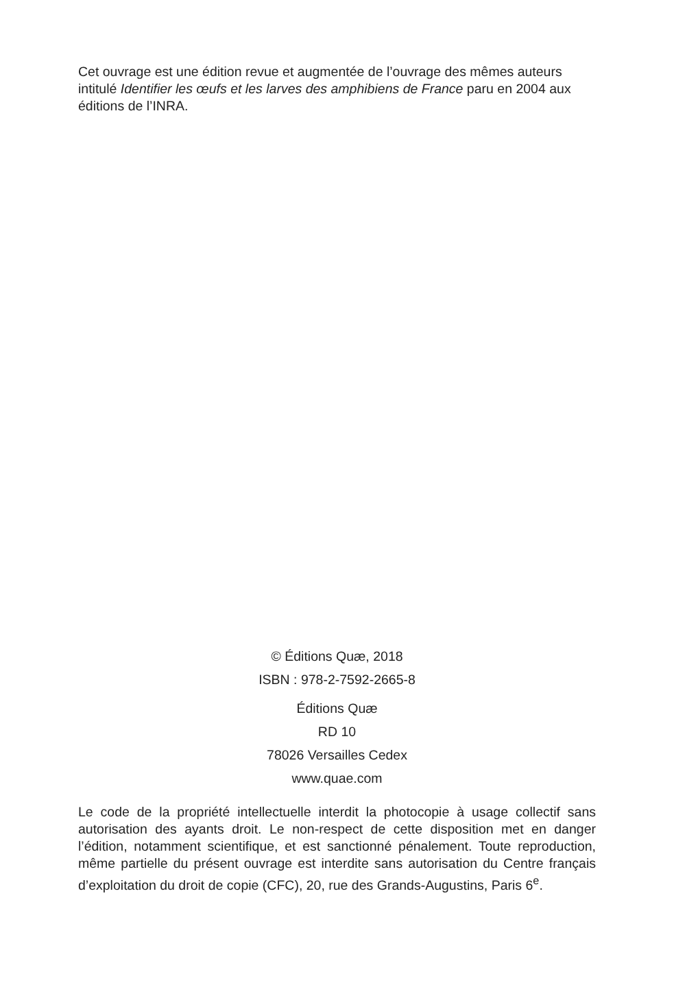Cet ouvrage est une édition revue et augmentée de l’ouvrage des mêmes auteurs intitulé Identifier les œufs et les larves des amphibiens de France paru en 2004 aux éditions de l’INRA.
© Éditions Quæ, 2018
ISBN : 978-2-7592-2665-8
Éditions Quæ
RD 10
78026 Versailles Cedex
www.quae.com
Le code de la propriété intellectuelle interdit la photocopie à usage collectif sans autorisation des ayants droit. Le non-respect de cette disposition met en danger l’édition, notamment scientifique, et est sanctionné pénalement. Toute reproduction, même partielle du présent ouvrage est interdite sans autorisation du Centre français d’exploitation du droit de copie (CFC), 20, rue des Grands-Augustins, Paris 6<sup>e</sup>.